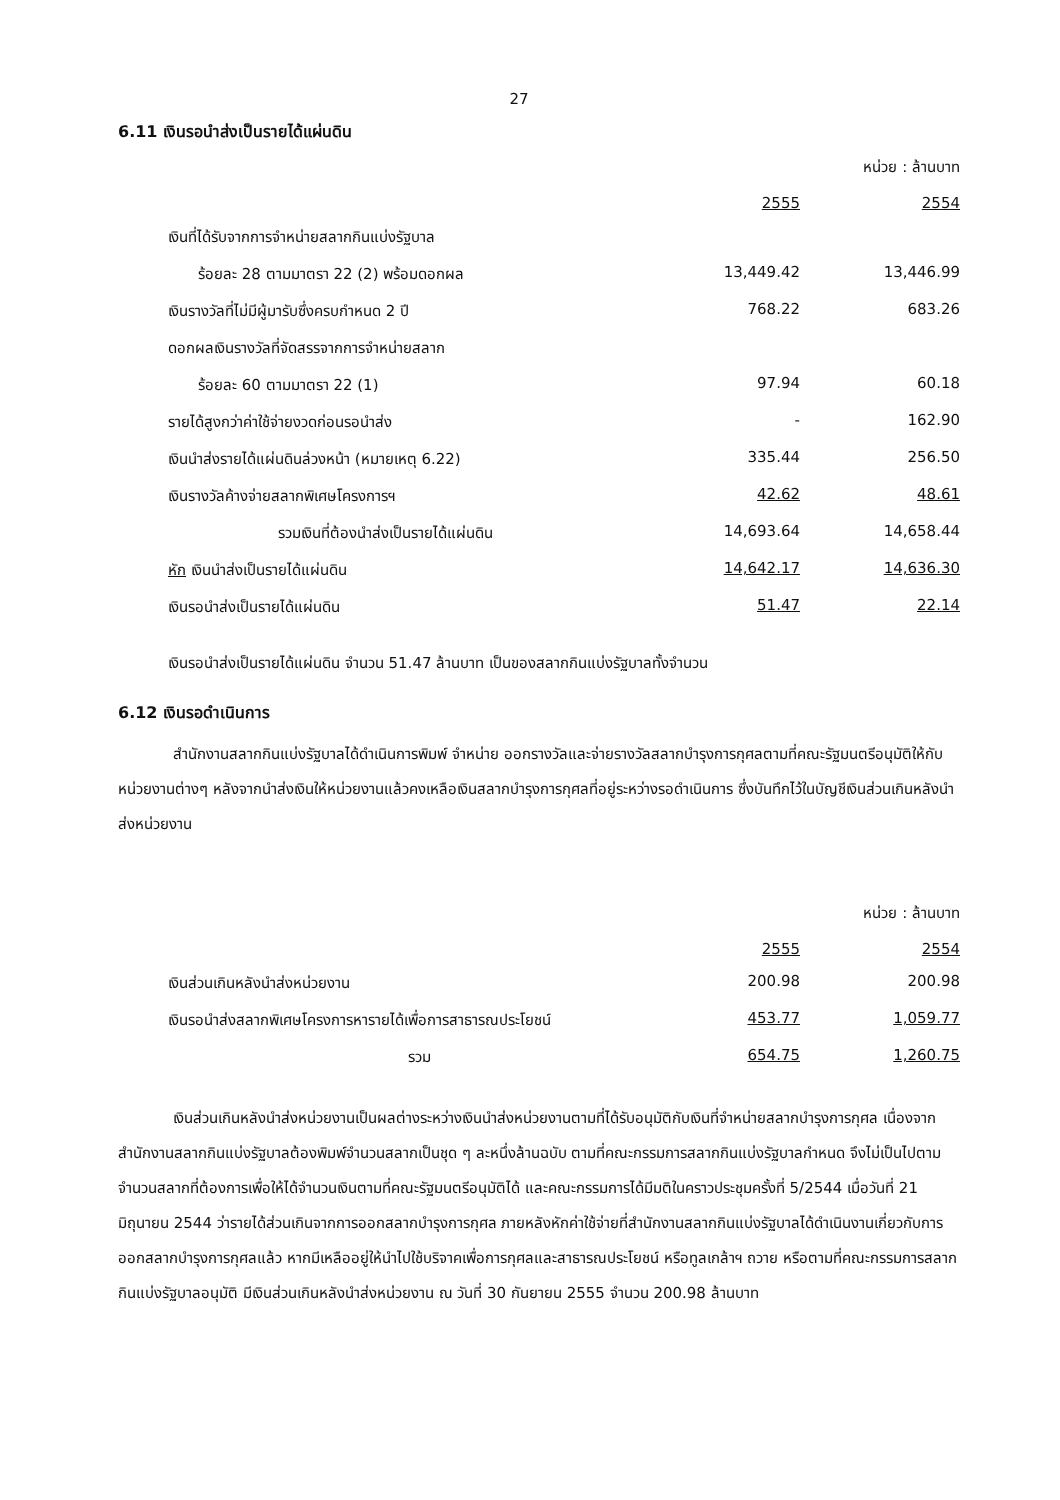27
6.11 เงินรอนำส่งเป็นรายได้แผ่นดิน
หน่วย : ล้านบาท
| | 2555 | 2554 |
| เงินที่ได้รับจากการจำหน่ายสลากกินแบ่งรัฐบาล | | |
| ร้อยละ 28 ตามมาตรา 22 (2) พร้อมดอกผล | 13,449.42 | 13,446.99 |
| เงินรางวัลที่ไม่มีผู้มารับซึ่งครบกำหนด 2 ปี | 768.22 | 683.26 |
| ดอกผลเงินรางวัลที่จัดสรรจากการจำหน่ายสลาก | | |
| ร้อยละ 60 ตามมาตรา 22 (1) | 97.94 | 60.18 |
| รายได้สูงกว่าค่าใช้จ่ายงวดก่อนรอนำส่ง | - | 162.90 |
| เงินนำส่งรายได้แผ่นดินล่วงหน้า (หมายเหตุ 6.22) | 335.44 | 256.50 |
| เงินรางวัลค้างจ่ายสลากพิเศษโครงการฯ | 42.62 | 48.61 |
| รวมเงินที่ต้องนำส่งเป็นรายได้แผ่นดิน | 14,693.64 | 14,658.44 |
| หัก เงินนำส่งเป็นรายได้แผ่นดิน | 14,642.17 | 14,636.30 |
| เงินรอนำส่งเป็นรายได้แผ่นดิน | 51.47 | 22.14 |
เงินรอนำส่งเป็นรายได้แผ่นดิน จำนวน 51.47 ล้านบาท เป็นของสลากกินแบ่งรัฐบาลทั้งจำนวน
6.12 เงินรอดำเนินการ
สำนักงานสลากกินแบ่งรัฐบาลได้ดำเนินการพิมพ์ จำหน่าย ออกรางวัลและจ่ายรางวัลสลากบำรุงการกุศลตามที่คณะรัฐมนตรีอนุมัติให้กับหน่วยงานต่างๆ หลังจากนำส่งเงินให้หน่วยงานแล้วคงเหลือเงินสลากบำรุงการกุศลที่อยู่ระหว่างรอดำเนินการ ซึ่งบันทึกไว้ในบัญชีเงินส่วนเกินหลังนำส่งหน่วยงาน
หน่วย : ล้านบาท
| | 2555 | 2554 |
| เงินส่วนเกินหลังนำส่งหน่วยงาน | 200.98 | 200.98 |
| เงินรอนำส่งสลากพิเศษโครงการหารายได้เพื่อการสาธารณประโยชน์ | 453.77 | 1,059.77 |
| รวม | 654.75 | 1,260.75 |
เงินส่วนเกินหลังนำส่งหน่วยงานเป็นผลต่างระหว่างเงินนำส่งหน่วยงานตามที่ได้รับอนุมัติกับเงินที่จำหน่ายสลากบำรุงการกุศล เนื่องจากสำนักงานสลากกินแบ่งรัฐบาลต้องพิมพ์จำนวนสลากเป็นชุด ๆ ละหนึ่งล้านฉบับ ตามที่คณะกรรมการสลากกินแบ่งรัฐบาลกำหนด จึงไม่เป็นไปตามจำนวนสลากที่ต้องการเพื่อให้ได้จำนวนเงินตามที่คณะรัฐมนตรีอนุมัติได้ และคณะกรรมการได้มีมติในคราวประชุมครั้งที่ 5/2544 เมื่อวันที่ 21 มิถุนายน 2544 ว่ารายได้ส่วนเกินจากการออกสลากบำรุงการกุศล ภายหลังหักค่าใช้จ่ายที่สำนักงานสลากกินแบ่งรัฐบาลได้ดำเนินงานเกี่ยวกับการออกสลากบำรุงการกุศลแล้ว หากมีเหลืออยู่ให้นำไปใช้บริจาคเพื่อการกุศลและสาธารณประโยชน์ หรือทูลเกล้าฯ ถวาย หรือตามที่คณะกรรมการสลากกินแบ่งรัฐบาลอนุมัติ มีเงินส่วนเกินหลังนำส่งหน่วยงาน ณ วันที่ 30 กันยายน 2555 จำนวน 200.98 ล้านบาท